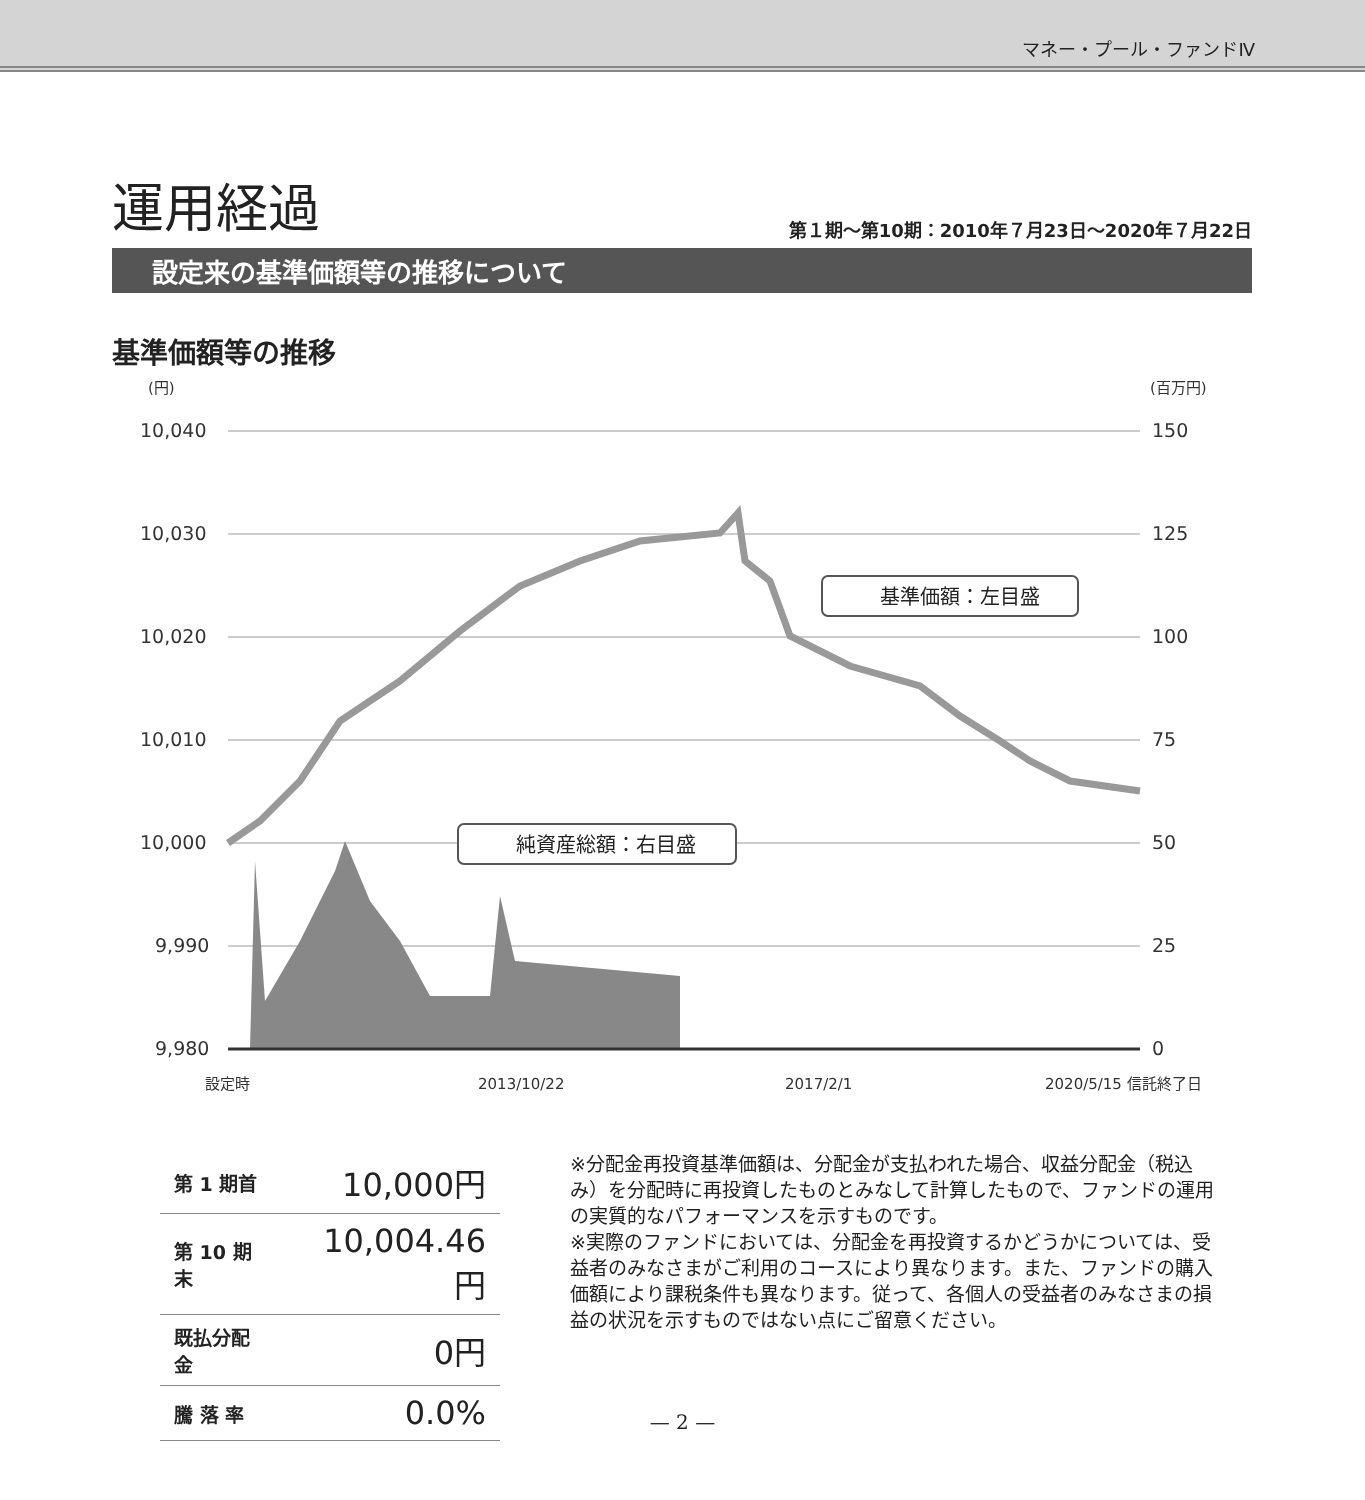マネー・プール・ファンドⅣ
運用経過 第１期～第10期：2010年７月23日～2020年７月22日
設定来の基準価額等の推移について
基準価額等の推移
(円)
(百万円)
10,040
10,030
10,020
10,010
10,000
9,990
9,980
150
125
100
75
50
25
0
設定時
2013/10/22
2017/2/1
2020/5/15 信託終了日
基準価額：左目盛
純資産総額：右目盛
| 第 1 期首 | 10,000円 |
| 第 10 期末 | 10,004.46円 |
| 既払分配金 | 0円 |
| 騰 落 率 | 0.0% |
※分配金再投資基準価額は、分配金が支払われた場合、収益分配金（税込み）を分配時に再投資したものとみなして計算したもので、ファンドの運用の実質的なパフォーマンスを示すものです。
※実際のファンドにおいては、分配金を再投資するかどうかについては、受益者のみなさまがご利用のコースにより異なります。また、ファンドの購入価額により課税条件も異なります。従って、各個人の受益者のみなさまの損益の状況を示すものではない点にご留意ください。
— 2 —